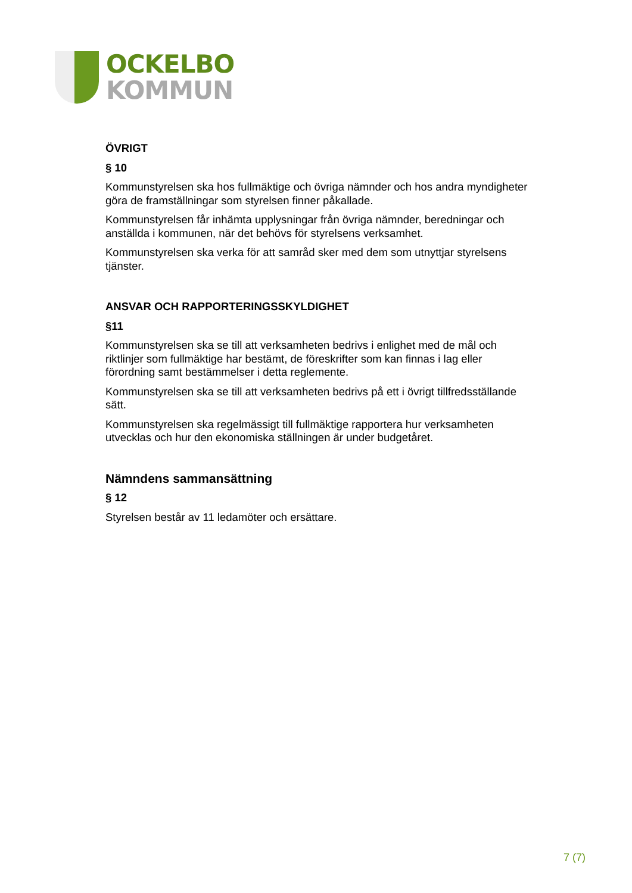OCKELBO
KOMMUN
ÖVRIGT
§ 10
Kommunstyrelsen ska hos fullmäktige och övriga nämnder och hos andra myndigheter göra de framställningar som styrelsen finner påkallade.
Kommunstyrelsen får inhämta upplysningar från övriga nämnder, beredningar och anställda i kommunen, när det behövs för styrelsens verksamhet.
Kommunstyrelsen ska verka för att samråd sker med dem som utnyttjar styrelsens tjänster.
ANSVAR OCH RAPPORTERINGSSKYLDIGHET
§11
Kommunstyrelsen ska se till att verksamheten bedrivs i enlighet med de mål och riktlinjer som fullmäktige har bestämt, de föreskrifter som kan finnas i lag eller förordning samt bestämmelser i detta reglemente.
Kommunstyrelsen ska se till att verksamheten bedrivs på ett i övrigt tillfredsställande sätt.
Kommunstyrelsen ska regelmässigt till fullmäktige rapportera hur verksamheten utvecklas och hur den ekonomiska ställningen är under budgetåret.
Nämndens sammansättning
§ 12
Styrelsen består av 11 ledamöter och ersättare.
7 (7)